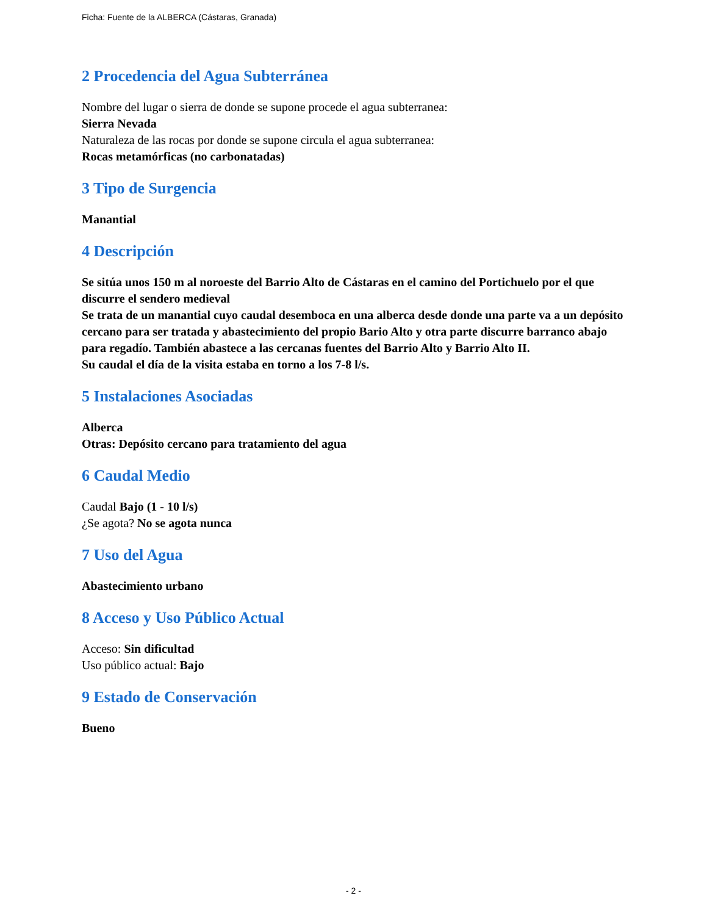Ficha: Fuente de la ALBERCA (Cástaras, Granada)
2 Procedencia del Agua Subterránea
Nombre del lugar o sierra de donde se supone procede el agua subterranea:
Sierra Nevada
Naturaleza de las rocas por donde se supone circula el agua subterranea:
Rocas metamórficas (no carbonatadas)
3 Tipo de Surgencia
Manantial
4 Descripción
Se sitúa unos 150 m al noroeste del Barrio Alto de Cástaras en el camino del Portichuelo por el que discurre el sendero medieval
Se trata de un manantial cuyo caudal desemboca en una alberca desde donde una parte va a un depósito cercano para ser tratada y abastecimiento del propio Bario Alto y otra parte discurre barranco abajo para regadío. También abastece a las cercanas fuentes del Barrio Alto y Barrio Alto II.
Su caudal el día de la visita estaba en torno a los 7-8 l/s.
5 Instalaciones Asociadas
Alberca
Otras: Depósito cercano para tratamiento del agua
6 Caudal Medio
Caudal Bajo (1 - 10 l/s)
¿Se agota? No se agota nunca
7 Uso del Agua
Abastecimiento urbano
8 Acceso y Uso Público Actual
Acceso: Sin dificultad
Uso público actual: Bajo
9 Estado de Conservación
Bueno
- 2 -